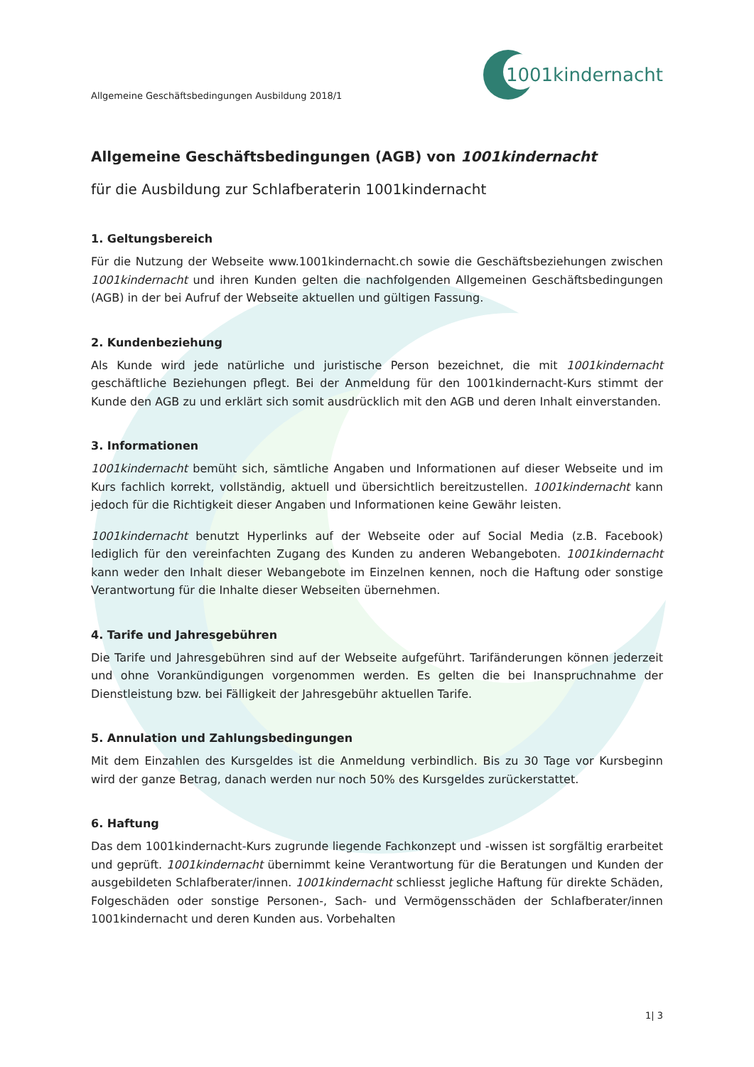Allgemeine Geschäftsbedingungen Ausbildung 2018/1
1001kindernacht
Allgemeine Geschäftsbedingungen (AGB) von 1001kindernacht
für die Ausbildung zur Schlafberaterin 1001kindernacht
1. Geltungsbereich
Für die Nutzung der Webseite www.1001kindernacht.ch sowie die Geschäftsbeziehungen zwischen 1001kindernacht und ihren Kunden gelten die nachfolgenden Allgemeinen Geschäftsbedingungen (AGB) in der bei Aufruf der Webseite aktuellen und gültigen Fassung.
2. Kundenbeziehung
Als Kunde wird jede natürliche und juristische Person bezeichnet, die mit 1001kindernacht geschäftliche Beziehungen pflegt. Bei der Anmeldung für den 1001kindernacht-Kurs stimmt der Kunde den AGB zu und erklärt sich somit ausdrücklich mit den AGB und deren Inhalt einverstanden.
3. Informationen
1001kindernacht bemüht sich, sämtliche Angaben und Informationen auf dieser Webseite und im Kurs fachlich korrekt, vollständig, aktuell und übersichtlich bereitzustellen. 1001kindernacht kann jedoch für die Richtigkeit dieser Angaben und Informationen keine Gewähr leisten.
1001kindernacht benutzt Hyperlinks auf der Webseite oder auf Social Media (z.B. Facebook) lediglich für den vereinfachten Zugang des Kunden zu anderen Webangeboten. 1001kindernacht kann weder den Inhalt dieser Webangebote im Einzelnen kennen, noch die Haftung oder sonstige Verantwortung für die Inhalte dieser Webseiten übernehmen.
4. Tarife und Jahresgebühren
Die Tarife und Jahresgebühren sind auf der Webseite aufgeführt. Tarifänderungen können jederzeit und ohne Vorankündigungen vorgenommen werden. Es gelten die bei Inanspruchnahme der Dienstleistung bzw. bei Fälligkeit der Jahresgebühr aktuellen Tarife.
5. Annulation und Zahlungsbedingungen
Mit dem Einzahlen des Kursgeldes ist die Anmeldung verbindlich. Bis zu 30 Tage vor Kursbeginn wird der ganze Betrag, danach werden nur noch 50% des Kursgeldes zurückerstattet.
6. Haftung
Das dem 1001kindernacht-Kurs zugrunde liegende Fachkonzept und -wissen ist sorgfältig erarbeitet und geprüft. 1001kindernacht übernimmt keine Verantwortung für die Beratungen und Kunden der ausgebildeten Schlafberater/innen. 1001kindernacht schliesst jegliche Haftung für direkte Schäden, Folgeschäden oder sonstige Personen-, Sach- und Vermögensschäden der Schlafberater/innen 1001kindernacht und deren Kunden aus. Vorbehalten
1| 3